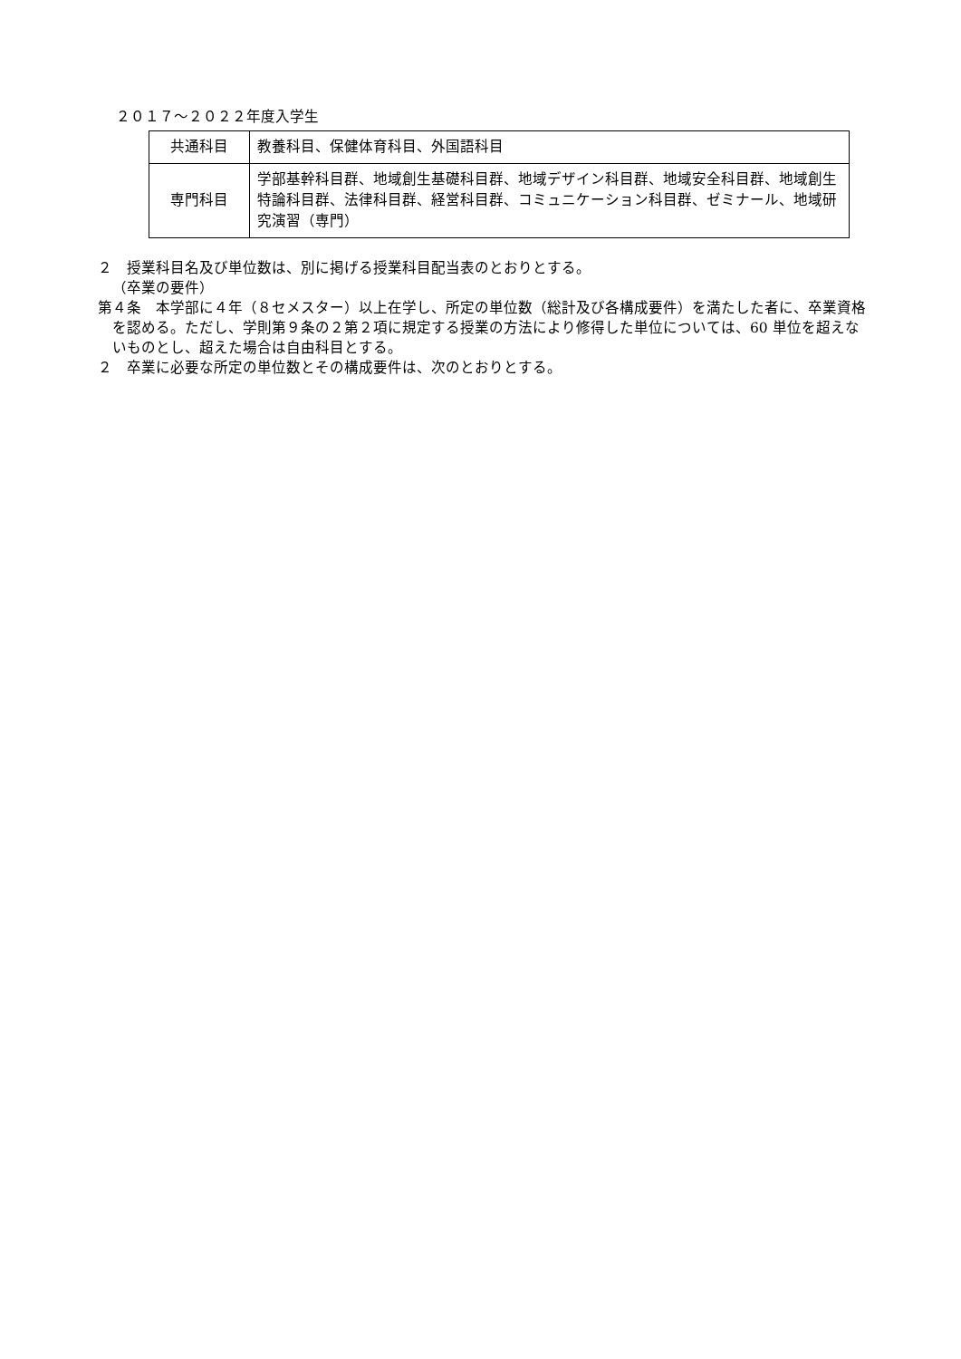２０１７～２０２２年度入学生
| 共通科目 | 教養科目、保健体育科目、外国語科目 |
| 専門科目 | 学部基幹科目群、地域創生基礎科目群、地域デザイン科目群、地域安全科目群、地域創生特論科目群、法律科目群、経営科目群、コミュニケーション科目群、ゼミナール、地域研究演習（専門） |
２　授業科目名及び単位数は、別に掲げる授業科目配当表のとおりとする。
（卒業の要件）
第４条　本学部に４年（８セメスター）以上在学し、所定の単位数（総計及び各構成要件）を満たした者に、卒業資格を認める。ただし、学則第９条の２第２項に規定する授業の方法により修得した単位については、60 単位を超えないものとし、超えた場合は自由科目とする。
２　卒業に必要な所定の単位数とその構成要件は、次のとおりとする。